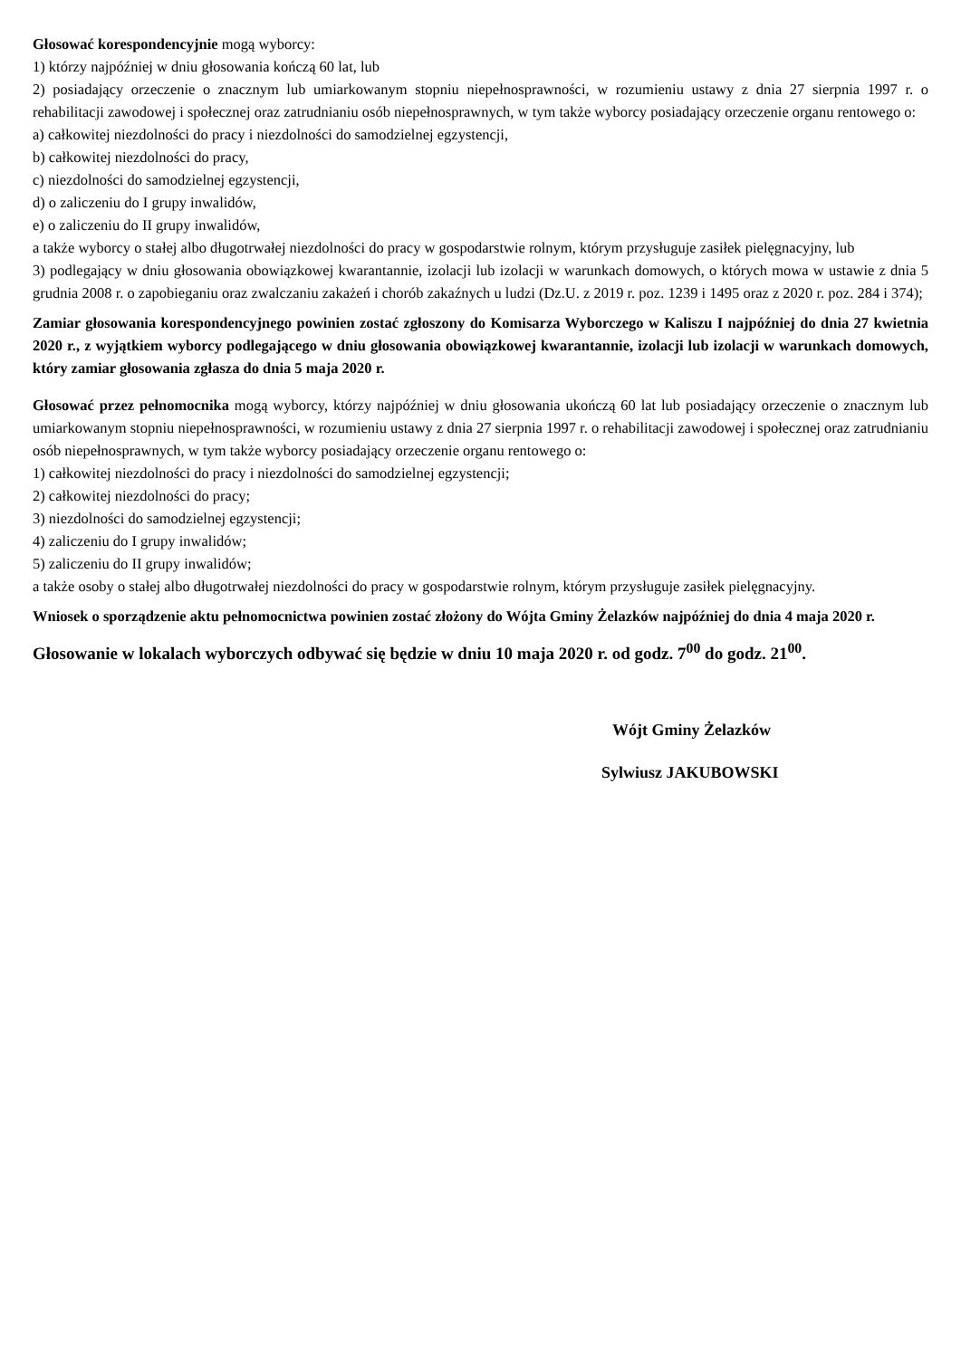Głosować korespondencyjnie mogą wyborcy:
1) którzy najpóźniej w dniu głosowania kończą 60 lat, lub
2) posiadający orzeczenie o znacznym lub umiarkowanym stopniu niepełnosprawności, w rozumieniu ustawy z dnia 27 sierpnia 1997 r. o rehabilitacji zawodowej i społecznej oraz zatrudnianiu osób niepełnosprawnych, w tym także wyborcy posiadający orzeczenie organu rentowego o:
a) całkowitej niezdolności do pracy i niezdolności do samodzielnej egzystencji,
b) całkowitej niezdolności do pracy,
c) niezdolności do samodzielnej egzystencji,
d) o zaliczeniu do I grupy inwalidów,
e) o zaliczeniu do II grupy inwalidów,
a także wyborcy o stałej albo długotrwałej niezdolności do pracy w gospodarstwie rolnym, którym przysługuje zasiłek pielęgnacyjny, lub
3) podlegający w dniu głosowania obowiązkowej kwarantannie, izolacji lub izolacji w warunkach domowych, o których mowa w ustawie z dnia 5 grudnia 2008 r. o zapobieganiu oraz zwalczaniu zakażeń i chorób zakaźnych u ludzi (Dz.U. z 2019 r. poz. 1239 i 1495 oraz z 2020 r. poz. 284 i 374);
Zamiar głosowania korespondencyjnego powinien zostać zgłoszony do Komisarza Wyborczego w Kaliszu I najpóźniej do dnia 27 kwietnia 2020 r., z wyjątkiem wyborcy podlegającego w dniu głosowania obowiązkowej kwarantannie, izolacji lub izolacji w warunkach domowych, który zamiar głosowania zgłasza do dnia 5 maja 2020 r.
Głosować przez pełnomocnika mogą wyborcy, którzy najpóźniej w dniu głosowania ukończą 60 lat lub posiadający orzeczenie o znacznym lub umiarkowanym stopniu niepełnosprawności, w rozumieniu ustawy z dnia 27 sierpnia 1997 r. o rehabilitacji zawodowej i społecznej oraz zatrudnianiu osób niepełnosprawnych, w tym także wyborcy posiadający orzeczenie organu rentowego o:
1) całkowitej niezdolności do pracy i niezdolności do samodzielnej egzystencji;
2) całkowitej niezdolności do pracy;
3) niezdolności do samodzielnej egzystencji;
4) zaliczeniu do I grupy inwalidów;
5) zaliczeniu do II grupy inwalidów;
a także osoby o stałej albo długotrwałej niezdolności do pracy w gospodarstwie rolnym, którym przysługuje zasiłek pielęgnacyjny.
Wniosek o sporządzenie aktu pełnomocnictwa powinien zostać złożony do Wójta Gminy Żelazków najpóźniej do dnia 4 maja 2020 r.
Głosowanie w lokalach wyborczych odbywać się będzie w dniu 10 maja 2020 r. od godz. 7<sup>00</sup> do godz. 21<sup>00</sup>.
Wójt Gminy Żelazków
Sylwiusz JAKUBOWSKI